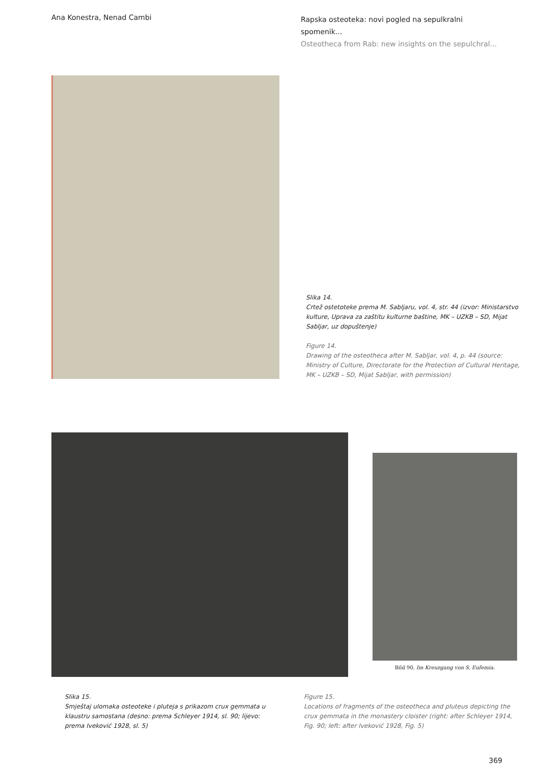Ana Konestra, Nenad Cambi
Rapska osteoteka: novi pogled na sepulkralni spomenik...
Osteotheca from Rab: new insights on the sepulchral...
Slika 14.
Crtež ostetoteke prema M. Sabljaru, vol. 4, str. 44 (izvor: Ministarstvo kulture, Uprava za zaštitu kulturne baštine, MK – UZKB – SD, Mijat Sabljar, uz dopuštenje)
Figure 14.
Drawing of the osteotheca after M. Sabljar, vol. 4, p. 44 (source: Ministry of Culture, Directorate for the Protection of Cultural Heritage, MK – UZKB – SD, Mijat Sabljar, with permission)
Bild 90. Im Kreuzgang von S. Eufemia.
Slika 15.
Smještaj ulomaka osteoteke i pluteja s prikazom crux gemmata u klaustru samostana (desno: prema Schleyer 1914, sl. 90; lijevo: prema Iveković 1928, sl. 5)
Figure 15.
Locations of fragments of the osteotheca and pluteus depicting the crux gemmata in the monastery cloister (right: after Schleyer 1914, Fig. 90; left: after Iveković 1928, Fig. 5)
369